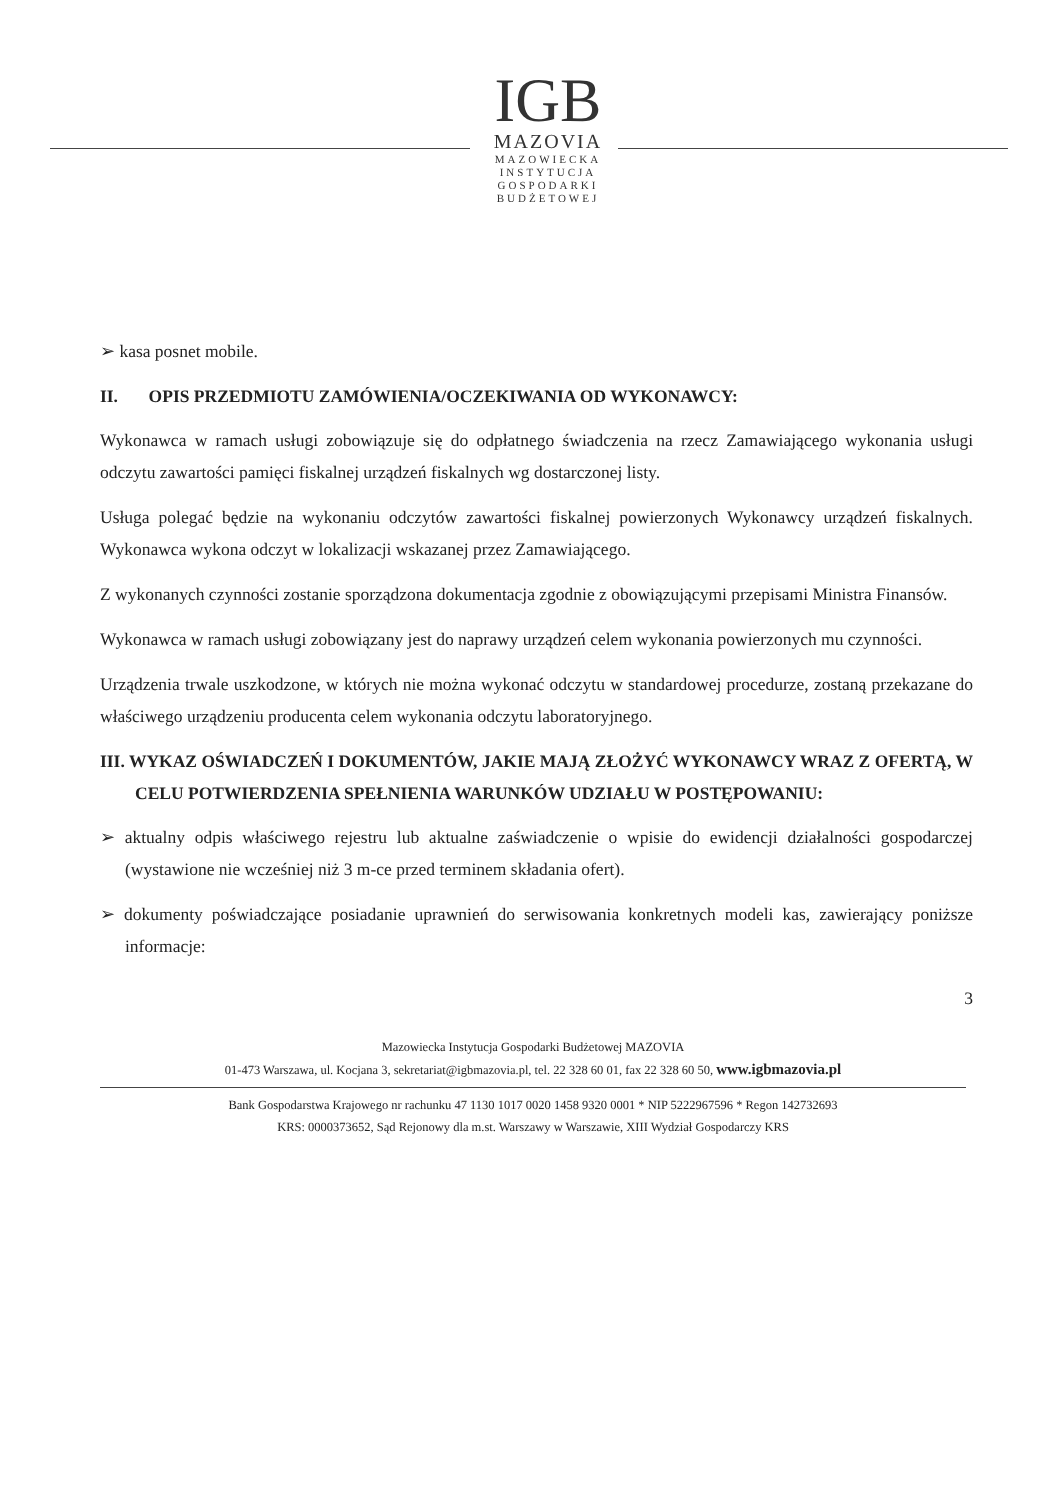IGB
MAZOVIA
MAZOWIECKA
INSTYTUCJA
GOSPODARKI
BUDŻETOWEJ
➢ kasa posnet mobile.
II. OPIS PRZEDMIOTU ZAMÓWIENIA/OCZEKIWANIA OD WYKONAWCY:
Wykonawca w ramach usługi zobowiązuje się do odpłatnego świadczenia na rzecz Zamawiającego wykonania usługi odczytu zawartości pamięci fiskalnej urządzeń fiskalnych wg dostarczonej listy.
Usługa polegać będzie na wykonaniu odczytów zawartości fiskalnej powierzonych Wykonawcy urządzeń fiskalnych. Wykonawca wykona odczyt w lokalizacji wskazanej przez Zamawiającego.
Z wykonanych czynności zostanie sporządzona dokumentacja zgodnie z obowiązującymi przepisami Ministra Finansów.
Wykonawca w ramach usługi zobowiązany jest do naprawy urządzeń celem wykonania powierzonych mu czynności.
Urządzenia trwale uszkodzone, w których nie można wykonać odczytu w standardowej procedurze, zostaną przekazane do właściwego urządzeniu producenta celem wykonania odczytu laboratoryjnego.
III. WYKAZ OŚWIADCZEŃ I DOKUMENTÓW, JAKIE MAJĄ ZŁOŻYĆ WYKONAWCY WRAZ Z OFERTĄ, W CELU POTWIERDZENIA SPEŁNIENIA WARUNKÓW UDZIAŁU W POSTĘPOWANIU:
➢ aktualny odpis właściwego rejestru lub aktualne zaświadczenie o wpisie do ewidencji działalności gospodarczej (wystawione nie wcześniej niż 3 m-ce przed terminem składania ofert).
➢ dokumenty poświadczające posiadanie uprawnień do serwisowania konkretnych modeli kas, zawierający poniższe informacje:
3
Mazowiecka Instytucja Gospodarki Budżetowej MAZOVIA
01-473 Warszawa, ul. Kocjana 3, sekretariat@igbmazovia.pl, tel. 22 328 60 01, fax 22 328 60 50, www.igbmazovia.pl
Bank Gospodarstwa Krajowego nr rachunku 47 1130 1017 0020 1458 9320 0001 * NIP 5222967596 * Regon 142732693
KRS: 0000373652, Sąd Rejonowy dla m.st. Warszawy w Warszawie, XIII Wydział Gospodarczy KRS